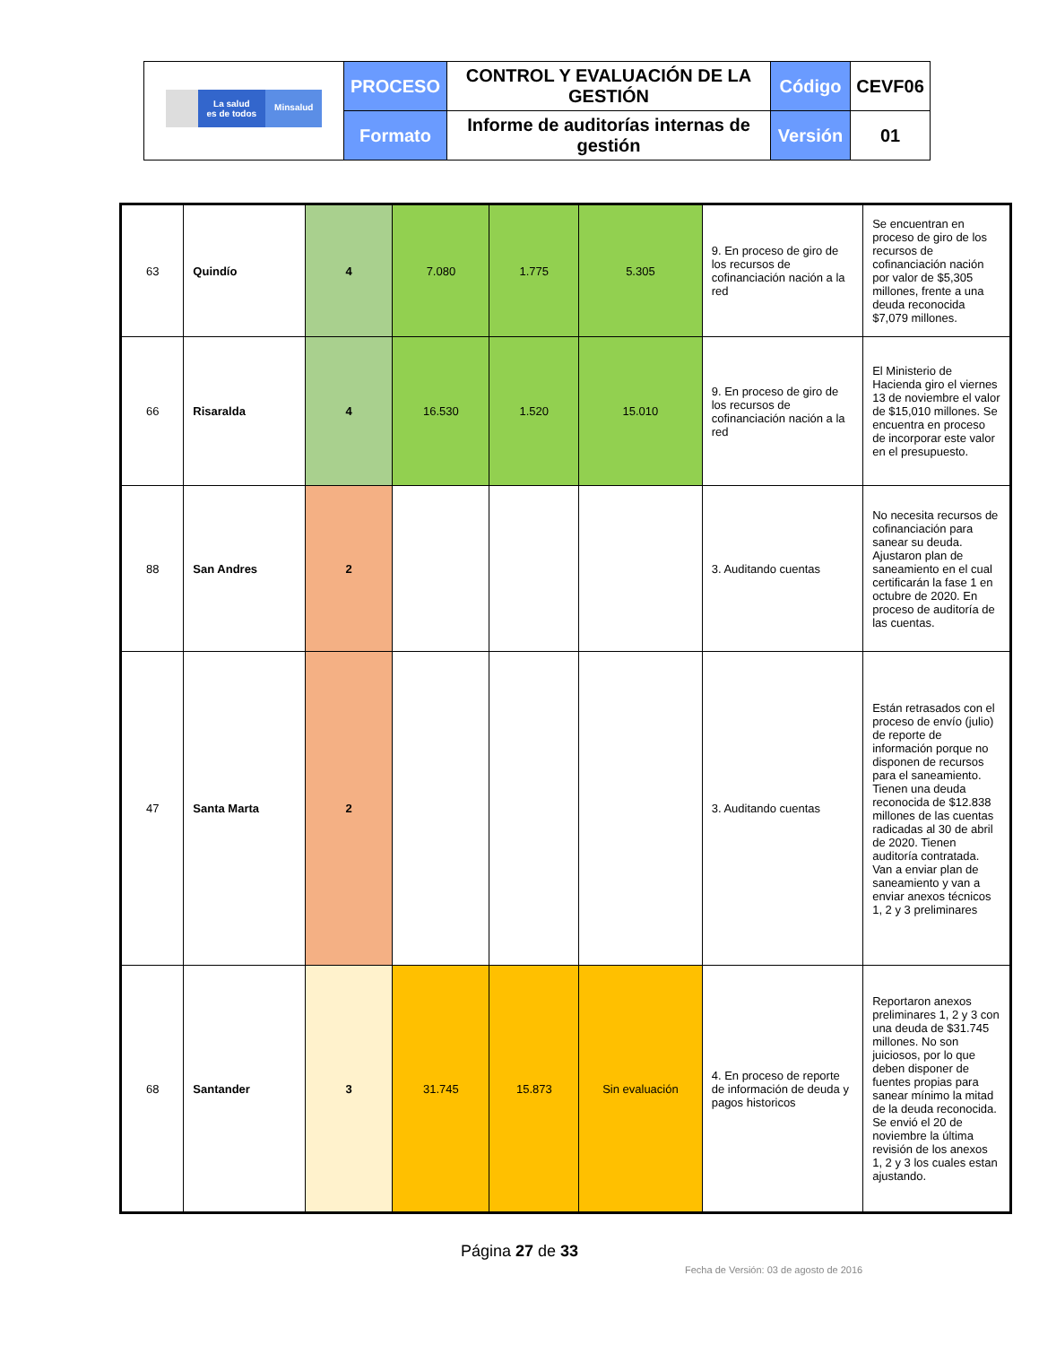| La salud es de todos Minsalud | PROCESO | CONTROL Y EVALUACIÓN DE LA GESTIÓN | Código | CEVF06 |
| | Formato | Informe de auditorías internas de gestión | Versión | 01 |
| 63 | Quindío | 4 | 7.080 | 1.775 | 5.305 | 9. En proceso de giro de los recursos de cofinanciación nación a la red | Se encuentran en proceso de giro de los recursos de cofinanciación nación por valor de $5,305 millones, frente a una deuda reconocida $7,079 millones. |
| 66 | Risaralda | 4 | 16.530 | 1.520 | 15.010 | 9. En proceso de giro de los recursos de cofinanciación nación a la red | El Ministerio de Hacienda giro el viernes 13 de noviembre el valor de $15,010 millones. Se encuentra en proceso de incorporar este valor en el presupuesto. |
| 88 | San Andres | 2 | | | | 3. Auditando cuentas | No necesita recursos de cofinanciación para sanear su deuda. Ajustaron plan de saneamiento en el cual certificarán la fase 1 en octubre de 2020. En proceso de auditoría de las cuentas. |
| 47 | Santa Marta | 2 | | | | 3. Auditando cuentas | Están retrasados con el proceso de envío (julio) de reporte de información porque no disponen de recursos para el saneamiento. Tienen una deuda reconocida de $12.838 millones de las cuentas radicadas al 30 de abril de 2020. Tienen auditoría contratada. Van a enviar plan de saneamiento y van a enviar anexos técnicos 1, 2 y 3 preliminares |
| 68 | Santander | 3 | 31.745 | 15.873 | Sin evaluación | 4. En proceso de reporte de información de deuda y pagos historicos | Reportaron anexos preliminares 1, 2 y 3 con una deuda de $31.745 millones. No son juiciosos, por lo que deben disponer de fuentes propias para sanear mínimo la mitad de la deuda reconocida. Se envió el 20 de noviembre la última revisión de los anexos 1, 2 y 3 los cuales estan ajustando. |
Página 27 de 33
Fecha de Versión: 03 de agosto de 2016